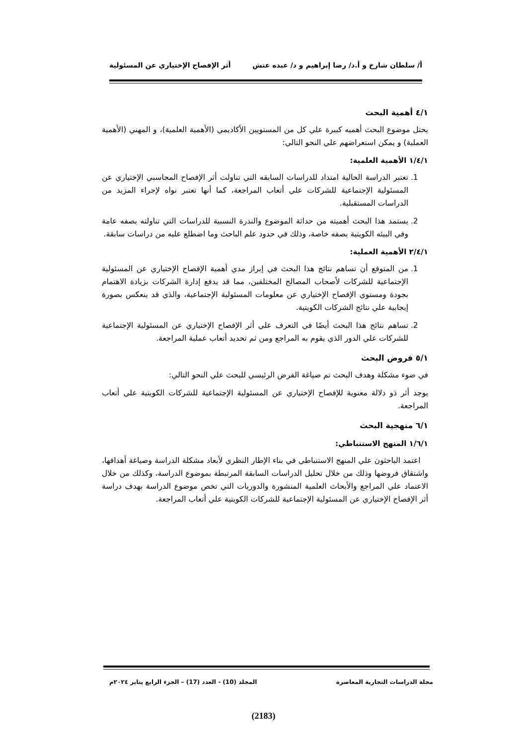أ/ سلطان شارخ و أ.د/ رضا إبراهيم و د/ عبده عتش أثر الإفصاح الإختياري عن المسئولية
٤/١ أهمية البحث
يحتل موضوع البحث أهميه كبيرة علي كل من المستويين الأكاديمي (الأهمية العلمية)، و المهني (الأهمية العملية) و يمكن استعراضهم علي النحو التالي:
١/٤/١ الأهمية العلمية:
1. تعتبر الدراسة الحالية امتداد للدراسات السابقه التي تناولت أثر الإفصاح المحاسبي الإختياري عن المسئولية الإجتماعية للشركات علي أتعاب المراجعة، كما أنها تعتبر نواه لإجراء المزيد من الدراسات المستقبلية.
2. يستمد هذا البحث أهميته من حداثة الموضوع والندرة النسبية للدراسات التي تناولته بصفه عامة وفي البيئه الكويتية بصفه خاصة، وذلك في حدود علم الباحث وما اضطلع عليه من دراسات سابقة.
٢/٤/١ الأهمية العملية:
1. من المتوقع أن تساهم نتائج هذا البحث في إبراز مدي أهمية الإفصاح الإختياري عن المسئولية الإجتماعية للشركات لأصحاب المصالح المختلفين، مما قد يدفع إدارة الشركات بزيادة الاهتمام بجودة ومستوي الإفصاح الإختياري عن معلومات المسئولية الإجتماعية، والذي قد ينعكس بصورة إيجابية علي نتائج الشركات الكويتية.
2. تساهم نتائج هذا البحث أيضًا في التعرف علي أثر الإفصاح الإختياري عن المسئولية الإجتماعية للشركات علي الدور الذي يقوم به المراجع ومن ثم تحديد أتعاب عملية المراجعة.
٥/١ فروض البحث
في ضوء مشكلة وهدف البحث تم صياغة الفرض الرئيسي للبحث علي النحو التالي:
يوجد أثر ذو دلالة معنوية للإفصاح الإختياري عن المسئولية الإجتماعية للشركات الكويتية علي أتعاب المراجعة.
٦/١ منهجية البحث
١/٦/١ المنهج الاستنباطي:
اعتمد الباحثون علي المنهج الاستنباطي في بناء الإطار النظري لأبعاد مشكلة الدراسة وصياغة أهدافها، واشتقاق فروضها وذلك من خلال تحليل الدراسات السابقة المرتبطة بموضوع الدراسة، وكذلك من خلال الاعتماد علي المراجع والأبحاث العلمية المنشورة والدوريات التي تخص موضوع الدراسة بهدف دراسة أثر الإفصاح الإختياري عن المسئولية الإجتماعية للشركات الكويتية علي أتعاب المراجعة.
مجلة الدراسات التجارية المعاصرة المجلد (10) - العدد (17) – الجزء الرابع يناير ٢٠٢٤م
(2183)